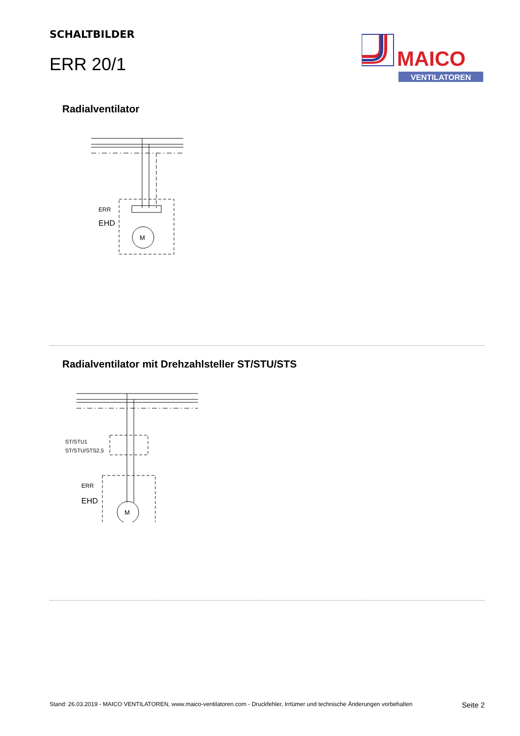SCHALTBILDER
ERR 20/1
MAICO
VENTILATOREN
Radialventilator
ERR
EHD
M
Radialventilator mit Drehzahlsteller ST/STU/STS
ST/STU1
ST/STU/STS2,5
ERR
EHD
M
Stand: 26.03.2019 - MAICO VENTILATOREN, www.maico-ventilatoren.com - Druckfehler, Irrtümer und technische Änderungen vorbehalten Seite 2